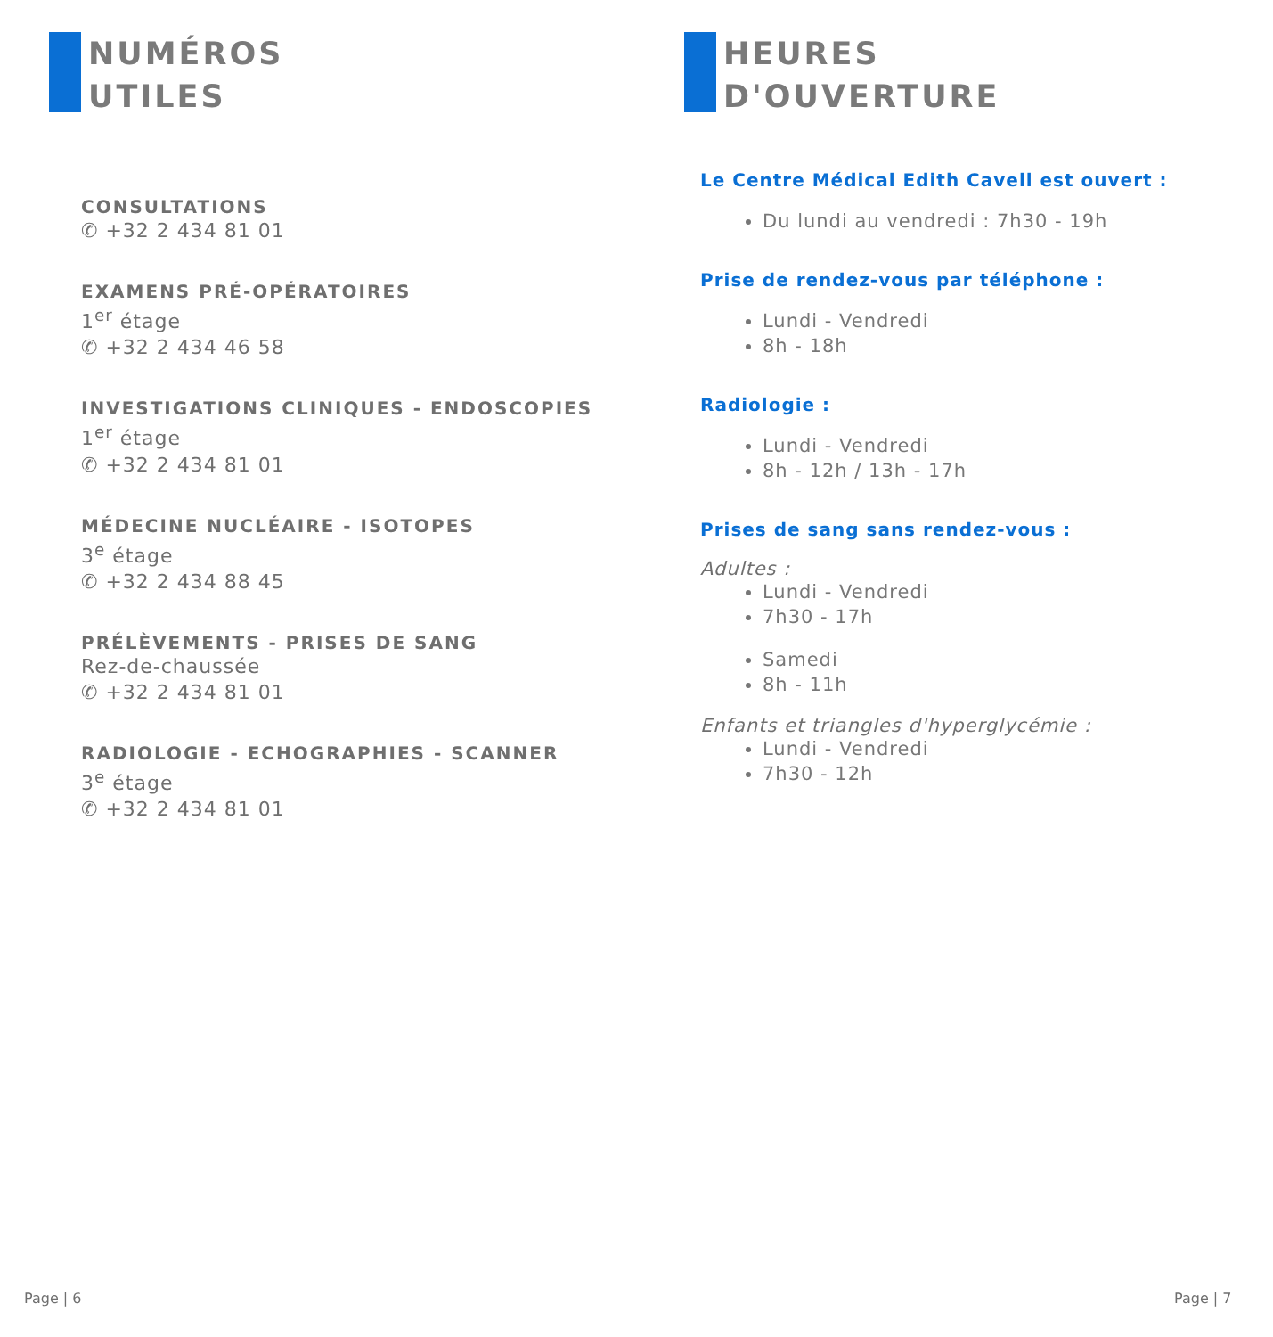NUMÉROS
UTILES
CONSULTATIONS
✆ +32 2 434 81 01
EXAMENS PRÉ-OPÉRATOIRES
1<sup>er</sup> étage
✆ +32 2 434 46 58
INVESTIGATIONS CLINIQUES - ENDOSCOPIES
1<sup>er</sup> étage
✆ +32 2 434 81 01
MÉDECINE NUCLÉAIRE - ISOTOPES
3<sup>e</sup> étage
✆ +32 2 434 88 45
PRÉLÈVEMENTS - PRISES DE SANG
Rez-de-chaussée
✆ +32 2 434 81 01
RADIOLOGIE - ECHOGRAPHIES - SCANNER
3<sup>e</sup> étage
✆ +32 2 434 81 01
HEURES
D'OUVERTURE
Le Centre Médical Edith Cavell est ouvert :
Du lundi au vendredi : 7h30 - 19h
Prise de rendez-vous par téléphone :
Lundi - Vendredi
8h - 18h
Radiologie :
Lundi - Vendredi
8h - 12h / 13h - 17h
Prises de sang sans rendez-vous :
Adultes :
Lundi - Vendredi
7h30 - 17h
Samedi
8h - 11h
Enfants et triangles d'hyperglycémie :
Lundi - Vendredi
7h30 - 12h
Page | 6 Page | 7